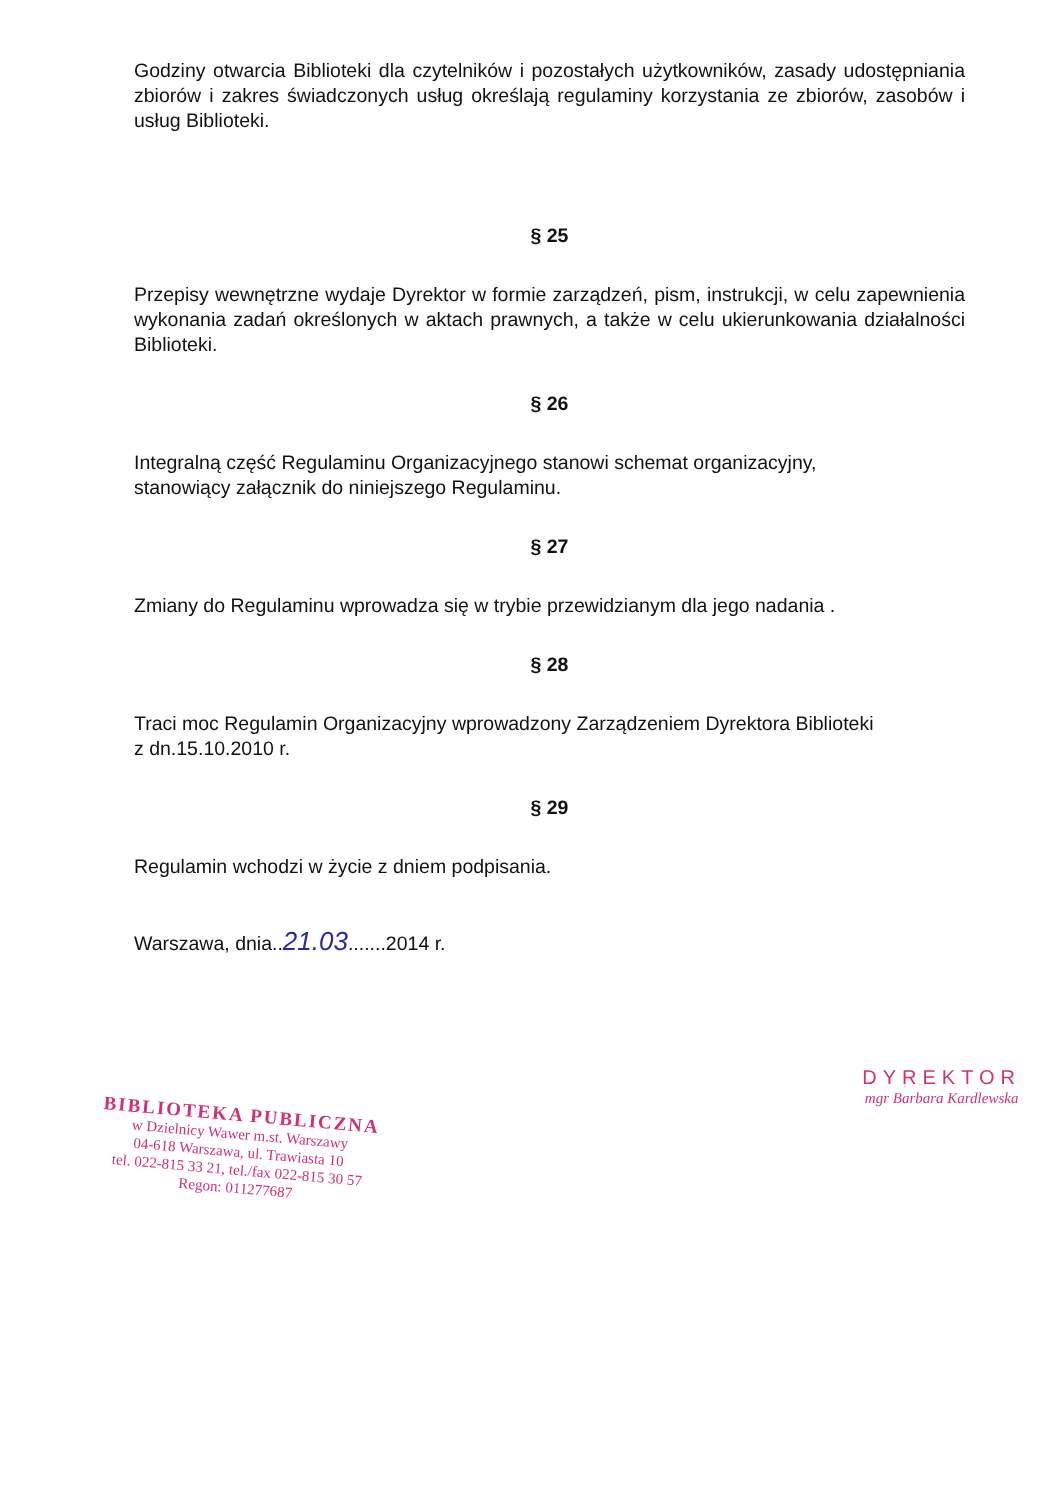Godziny otwarcia Biblioteki dla czytelników i pozostałych użytkowników, zasady udostępniania zbiorów i zakres świadczonych usług określają regulaminy korzystania ze zbiorów, zasobów i usług Biblioteki.
§ 25
Przepisy wewnętrzne wydaje Dyrektor w formie zarządzeń, pism, instrukcji, w celu zapewnienia wykonania zadań określonych w aktach prawnych, a także w celu ukierunkowania działalności Biblioteki.
§ 26
Integralną część Regulaminu Organizacyjnego stanowi schemat organizacyjny,
stanowiący załącznik do niniejszego Regulaminu.
§ 27
Zmiany do Regulaminu wprowadza się w trybie przewidzianym dla jego nadania .
§ 28
Traci moc Regulamin Organizacyjny wprowadzony Zarządzeniem Dyrektora Biblioteki
z dn.15.10.2010 r.
§ 29
Regulamin wchodzi w życie z dniem podpisania.
Warszawa, dnia..21.03.......2014 r.
BIBLIOTEKA PUBLICZNA
w Dzielnicy Wawer m.st. Warszawy
04-618 Warszawa, ul. Trawiasta 10
tel. 022-815 33 21, tel./fax 022-815 30 57
Regon: 011277687
DYREKTOR
mgr Barbara Kardlewska